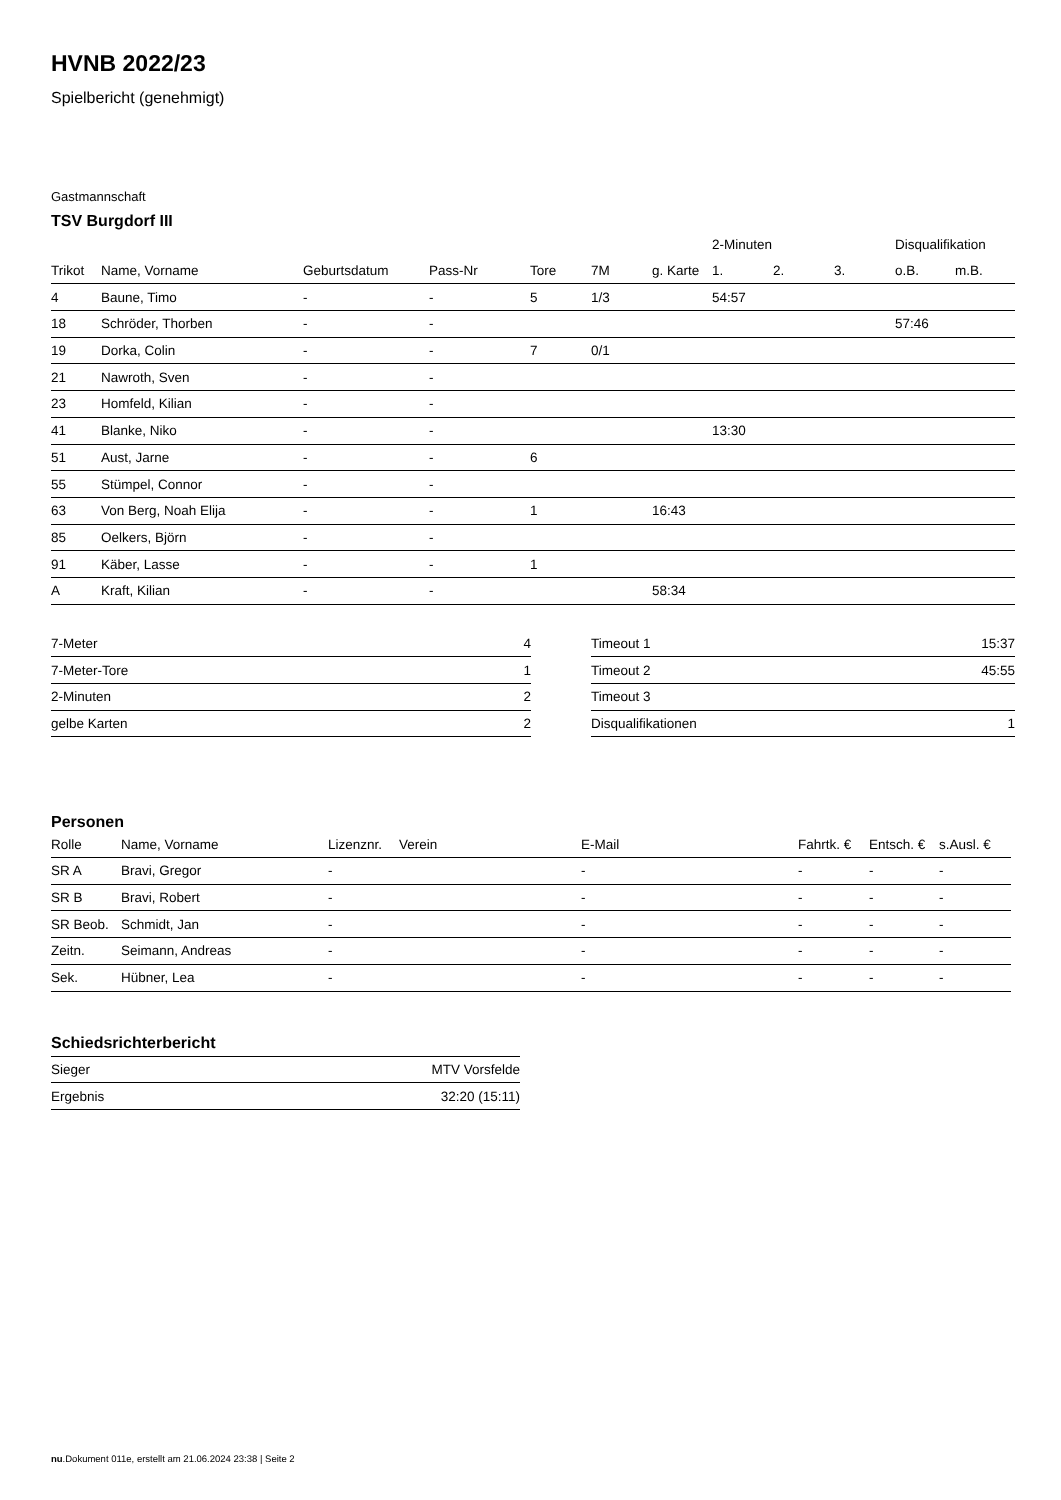HVNB 2022/23
Spielbericht (genehmigt)
Gastmannschaft
TSV Burgdorf III
| | | | | | | | 2-Minuten | | | Disqualifikation | |
| --- | --- | --- | --- | --- | --- | --- | --- | --- | --- | --- | --- |
| Trikot | Name, Vorname | Geburtsdatum | Pass-Nr | Tore | 7M | g. Karte | 1. | 2. | 3. | o.B. | m.B. |
| 4 | Baune, Timo | - | - | 5 | 1/3 | | 54:57 | | | | |
| 18 | Schröder, Thorben | - | - | | | | | | | 57:46 | |
| 19 | Dorka, Colin | - | - | 7 | 0/1 | | | | | | |
| 21 | Nawroth, Sven | - | - | | | | | | | | |
| 23 | Homfeld, Kilian | - | - | | | | | | | | |
| 41 | Blanke, Niko | - | - | | | | 13:30 | | | | |
| 51 | Aust, Jarne | - | - | 6 | | | | | | | |
| 55 | Stümpel, Connor | - | - | | | | | | | | |
| 63 | Von Berg, Noah Elija | - | - | 1 | | 16:43 | | | | | |
| 85 | Oelkers, Björn | - | - | | | | | | | | |
| 91 | Käber, Lasse | - | - | 1 | | | | | | | |
| A | Kraft, Kilian | - | - | | | 58:34 | | | | | |
| 7-Meter | 4 |
| 7-Meter-Tore | 1 |
| 2-Minuten | 2 |
| gelbe Karten | 2 |
| Timeout 1 | 15:37 |
| Timeout 2 | 45:55 |
| Timeout 3 | |
| Disqualifikationen | 1 |
Personen
| Rolle | Name, Vorname | Lizenznr. | Verein | E-Mail | Fahrtk. € | Entsch. € | s.Ausl. € |
| --- | --- | --- | --- | --- | --- | --- | --- |
| SR A | Bravi, Gregor | - | | - | - | - | - |
| SR B | Bravi, Robert | - | | - | - | - | - |
| SR Beob. | Schmidt, Jan | - | | - | - | - | - |
| Zeitn. | Seimann, Andreas | - | | - | - | - | - |
| Sek. | Hübner, Lea | - | | - | - | - | - |
Schiedsrichterbericht
| Sieger | MTV Vorsfelde |
| Ergebnis | 32:20 (15:11) |
nu.Dokument 011e, erstellt am 21.06.2024 23:38 | Seite 2